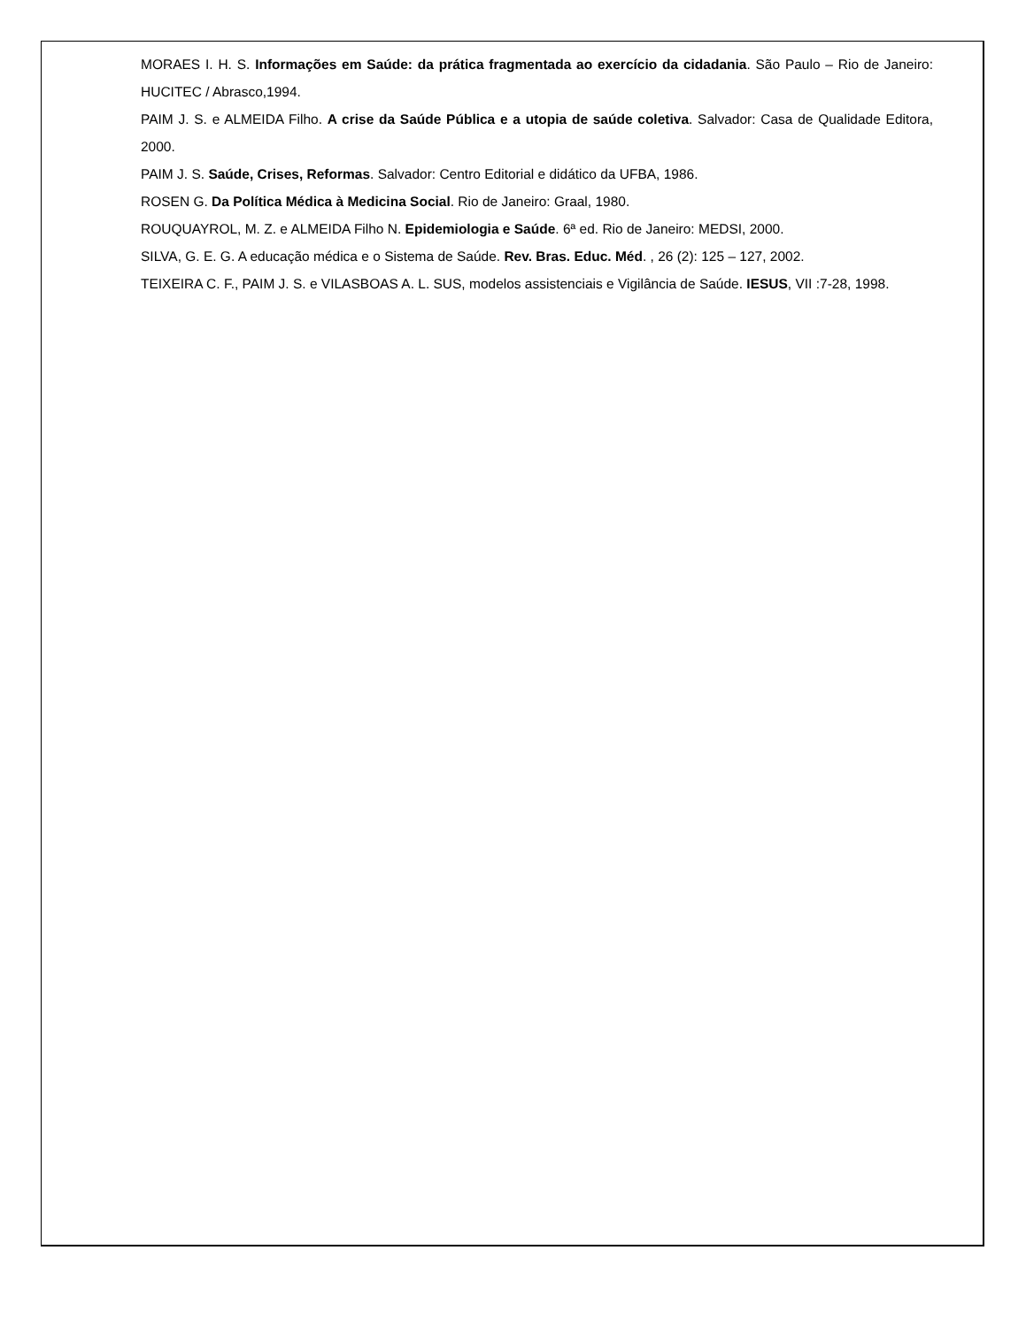MORAES I. H. S. Informações em Saúde: da prática fragmentada ao exercício da cidadania. São Paulo – Rio de Janeiro: HUCITEC / Abrasco,1994.
PAIM J. S. e ALMEIDA Filho. A crise da Saúde Pública e a utopia de saúde coletiva. Salvador: Casa de Qualidade Editora, 2000.
PAIM J. S. Saúde, Crises, Reformas. Salvador: Centro Editorial e didático da UFBA, 1986.
ROSEN G. Da Política Médica à Medicina Social. Rio de Janeiro: Graal, 1980.
ROUQUAYROL, M. Z. e ALMEIDA Filho N. Epidemiologia e Saúde. 6ª ed. Rio de Janeiro: MEDSI, 2000.
SILVA, G. E. G. A educação médica e o Sistema de Saúde. Rev. Bras. Educ. Méd. , 26 (2): 125 – 127, 2002.
TEIXEIRA C. F., PAIM J. S. e VILASBOAS A. L. SUS, modelos assistenciais e Vigilância de Saúde. IESUS, VII :7-28, 1998.